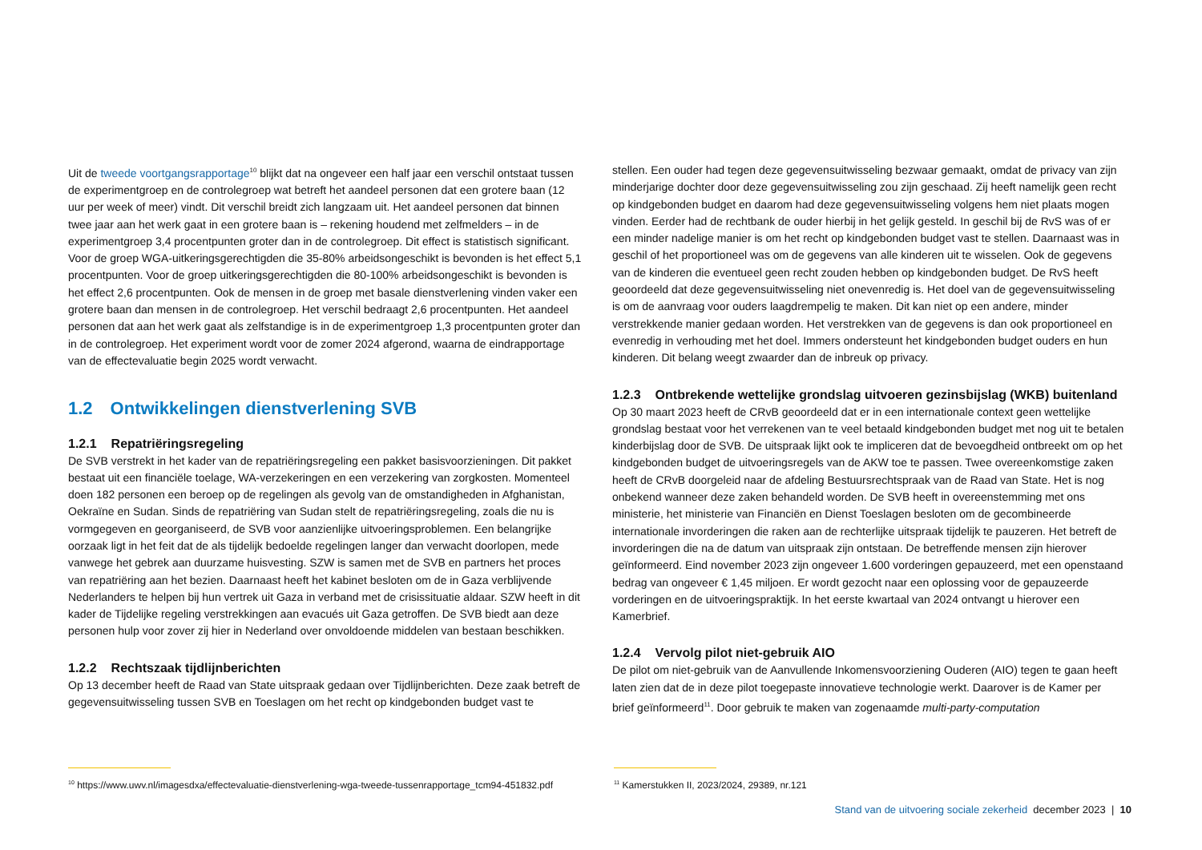Uit de tweede voortgangsrapportage<sup>10</sup> blijkt dat na ongeveer een half jaar een verschil ontstaat tussen de experimentgroep en de controlegroep wat betreft het aandeel personen dat een grotere baan (12 uur per week of meer) vindt. Dit verschil breidt zich langzaam uit. Het aandeel personen dat binnen twee jaar aan het werk gaat in een grotere baan is – rekening houdend met zelfmelders – in de experimentgroep 3,4 procentpunten groter dan in de controlegroep. Dit effect is statistisch significant. Voor de groep WGA-uitkeringsgerechtigden die 35-80% arbeidsongeschikt is bevonden is het effect 5,1 procentpunten. Voor de groep uitkeringsgerechtigden die 80-100% arbeidsonge­schikt is bevonden is het effect 2,6 procentpunten. Ook de mensen in de groep met basale dienstverlening vinden vaker een grotere baan dan mensen in de controlegroep. Het verschil bedraagt 2,6 procentpunten. Het aandeel personen dat aan het werk gaat als zelfstandige is in de experimentgroep 1,3 procentpunten groter dan in de controlegroep. Het experiment wordt voor de zomer 2024 afgerond, waarna de eindrapportage van de effectevaluatie begin 2025 wordt verwacht.
1.2 Ontwikkelingen dienstverlening SVB
1.2.1 Repatriëringsregeling
De SVB verstrekt in het kader van de repatriëringsregeling een pakket basisvoorzieningen. Dit pakket bestaat uit een financiële toelage, WA-verzekeringen en een verzekering van zorgkosten. Momenteel doen 182 personen een beroep op de regelingen als gevolg van de omstandigheden in Afghanistan, Oekraïne en Sudan. Sinds de repatriëring van Sudan stelt de repatriëringsregeling, zoals die nu is vormgegeven en georganiseerd, de SVB voor aanzienlijke uitvoeringsproblemen. Een belangrijke oorzaak ligt in het feit dat de als tijdelijk bedoelde regelingen langer dan verwacht doorlopen, mede vanwege het gebrek aan duurzame huisvesting. SZW is samen met de SVB en partners het proces van repatriëring aan het bezien. Daarnaast heeft het kabinet besloten om de in Gaza verblijvende Nederlanders te helpen bij hun vertrek uit Gaza in verband met de crisissituatie aldaar. SZW heeft in dit kader de Tijdelijke regeling verstrekkingen aan evacués uit Gaza getroffen. De SVB biedt aan deze personen hulp voor zover zij hier in Nederland over onvoldoende middelen van bestaan beschikken.
1.2.2 Rechtszaak tijdlijnberichten
Op 13 december heeft de Raad van State uitspraak gedaan over Tijdlijnberichten. Deze zaak betreft de gegevensuitwisseling tussen SVB en Toeslagen om het recht op kindgebonden budget vast te
stellen. Een ouder had tegen deze gegevensuitwisseling bezwaar gemaakt, omdat de privacy van zijn minderjarige dochter door deze gegevensuitwisseling zou zijn geschaad. Zij heeft namelijk geen recht op kindgebonden budget en daarom had deze gegevensuitwisseling volgens hem niet plaats mogen vinden. Eerder had de rechtbank de ouder hierbij in het gelijk gesteld. In geschil bij de RvS was of er een minder nadelige manier is om het recht op kindgebonden budget vast te stellen. Daarnaast was in geschil of het proportioneel was om de gegevens van alle kinderen uit te wisselen. Ook de gegevens van de kinderen die eventueel geen recht zouden hebben op kindge­bonden budget. De RvS heeft geoordeeld dat deze gegevensuitwisseling niet onevenredig is. Het doel van de gegevensuitwisseling is om de aanvraag voor ouders laagdrempelig te maken. Dit kan niet op een andere, minder verstrekkende manier gedaan worden. Het verstrekken van de gegevens is dan ook proportioneel en evenredig in verhouding met het doel. Immers ondersteunt het kindgebonden budget ouders en hun kinderen. Dit belang weegt zwaarder dan de inbreuk op privacy.
1.2.3 Ontbrekende wettelijke grondslag uitvoeren gezinsbijslag (WKB) buitenland
Op 30 maart 2023 heeft de CRvB geoordeeld dat er in een internationale context geen wettelijke grondslag bestaat voor het verrekenen van te veel betaald kindgebonden budget met nog uit te betalen kinderbijslag door de SVB. De uitspraak lijkt ook te impliceren dat de bevoegdheid ontbreekt om op het kindgebonden budget de uitvoeringsregels van de AKW toe te passen. Twee overeenkomstige zaken heeft de CRvB doorgeleid naar de afdeling Bestuursrechtspraak van de Raad van State. Het is nog onbekend wanneer deze zaken behandeld worden. De SVB heeft in overeenstemming met ons ministerie, het ministerie van Financiën en Dienst Toeslagen besloten om de gecombineerde internationale invorderingen die raken aan de rechterlijke uitspraak tijdelijk te pauzeren. Het betreft de invorderingen die na de datum van uitspraak zijn ontstaan. De betreffende mensen zijn hierover geïnformeerd. Eind november 2023 zijn ongeveer 1.600 vorderingen gepauzeerd, met een openstaand bedrag van ongeveer € 1,45 miljoen. Er wordt gezocht naar een oplossing voor de gepauzeerde vorderingen en de uitvoeringspraktijk. In het eerste kwartaal van 2024 ontvangt u hierover een Kamerbrief.
1.2.4 Vervolg pilot niet-gebruik AIO
De pilot om niet-gebruik van de Aanvullende Inkomensvoorziening Ouderen (AIO) tegen te gaan heeft laten zien dat de in deze pilot toegepaste innovatieve technologie werkt. Daarover is de Kamer per brief geïnformeerd<sup>11</sup>. Door gebruik te maken van zogenaamde multi-party-computation
<sup>10</sup> https://www.uwv.nl/imagesdxa/effectevaluatie-dienstverlening-wga-tweede-tussenrapportage_tcm94-451832.pdf
<sup>11</sup> Kamerstukken II, 2023/2024, 29389, nr.121
Stand van de uitvoering sociale zekerheid december 2023 | 10